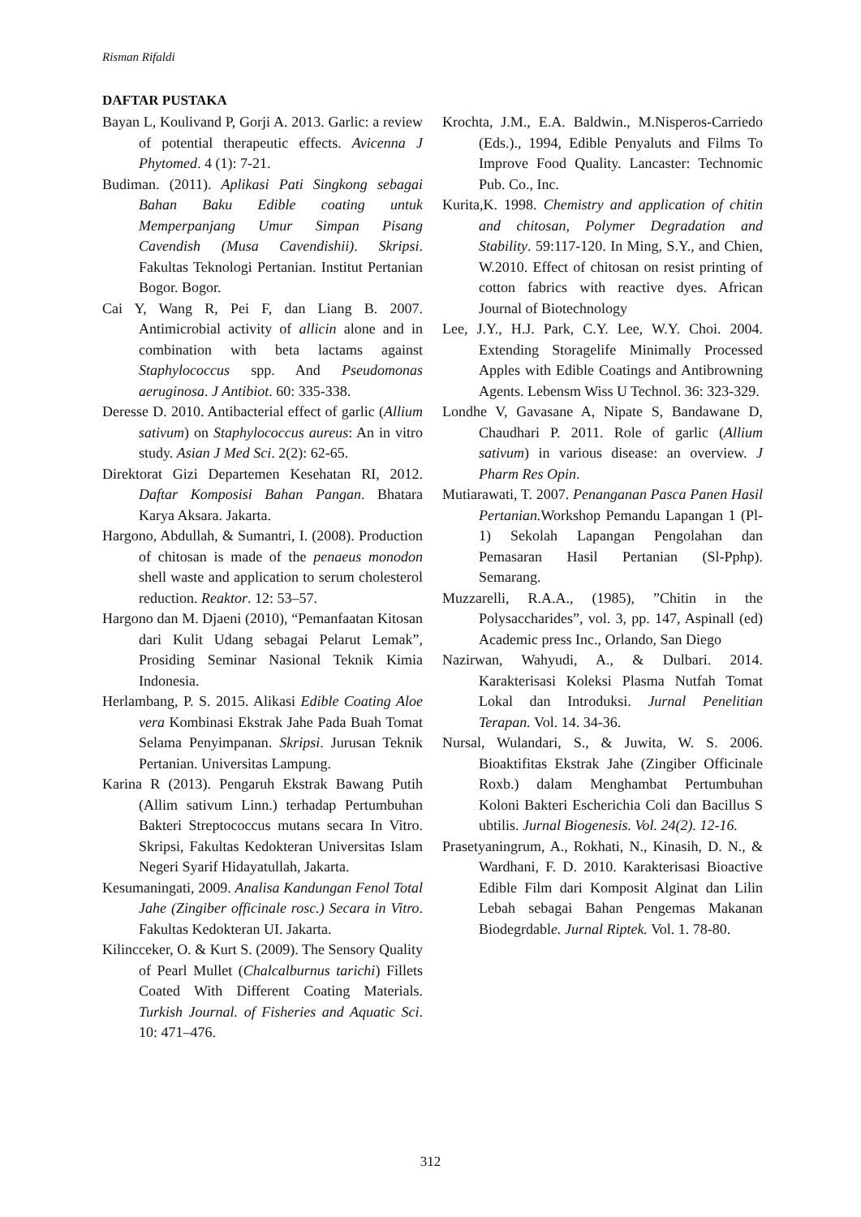Risman Rifaldi
DAFTAR PUSTAKA
Bayan L, Koulivand P, Gorji A. 2013. Garlic: a review of potential therapeutic effects. Avicenna J Phytomed. 4 (1): 7-21.
Budiman. (2011). Aplikasi Pati Singkong sebagai Bahan Baku Edible coating untuk Memperpanjang Umur Simpan Pisang Cavendish (Musa Cavendishii). Skripsi. Fakultas Teknologi Pertanian. Institut Pertanian Bogor. Bogor.
Cai Y, Wang R, Pei F, dan Liang B. 2007. Antimicrobial activity of allicin alone and in combination with beta lactams against Staphylococcus spp. And Pseudomonas aeruginosa. J Antibiot. 60: 335-338.
Deresse D. 2010. Antibacterial effect of garlic (Allium sativum) on Staphylococcus aureus: An in vitro study. Asian J Med Sci. 2(2): 62-65.
Direktorat Gizi Departemen Kesehatan RI, 2012. Daftar Komposisi Bahan Pangan. Bhatara Karya Aksara. Jakarta.
Hargono, Abdullah, & Sumantri, I. (2008). Production of chitosan is made of the penaeus monodon shell waste and application to serum cholesterol reduction. Reaktor. 12: 53–57.
Hargono dan M. Djaeni (2010), “Pemanfaatan Kitosan dari Kulit Udang sebagai Pelarut Lemak”, Prosiding Seminar Nasional Teknik Kimia Indonesia.
Herlambang, P. S. 2015. Alikasi Edible Coating Aloe vera Kombinasi Ekstrak Jahe Pada Buah Tomat Selama Penyimpanan. Skripsi. Jurusan Teknik Pertanian. Universitas Lampung.
Karina R (2013). Pengaruh Ekstrak Bawang Putih (Allim sativum Linn.) terhadap Pertumbuhan Bakteri Streptococcus mutans secara In Vitro. Skripsi, Fakultas Kedokteran Universitas Islam Negeri Syarif Hidayatullah, Jakarta.
Kesumaningati, 2009. Analisa Kandungan Fenol Total Jahe (Zingiber officinale rosc.) Secara in Vitro. Fakultas Kedokteran UI. Jakarta.
Kilincceker, O. & Kurt S. (2009). The Sensory Quality of Pearl Mullet (Chalcalburnus tarichi) Fillets Coated With Different Coating Materials. Turkish Journal. of Fisheries and Aquatic Sci. 10: 471–476.
Krochta, J.M., E.A. Baldwin., M.Nisperos-Carriedo (Eds.)., 1994, Edible Penyaluts and Films To Improve Food Quality. Lancaster: Technomic Pub. Co., Inc.
Kurita,K. 1998. Chemistry and application of chitin and chitosan, Polymer Degradation and Stability. 59:117-120. In Ming, S.Y., and Chien, W.2010. Effect of chitosan on resist printing of cotton fabrics with reactive dyes. African Journal of Biotechnology
Lee, J.Y., H.J. Park, C.Y. Lee, W.Y. Choi. 2004. Extending Storagelife Minimally Processed Apples with Edible Coatings and Antibrowning Agents. Lebensm Wiss U Technol. 36: 323-329.
Londhe V, Gavasane A, Nipate S, Bandawane D, Chaudhari P. 2011. Role of garlic (Allium sativum) in various disease: an overview. J Pharm Res Opin.
Mutiarawati, T. 2007. Penanganan Pasca Panen Hasil Pertanian. Workshop Pemandu Lapangan 1 (Pl-1) Sekolah Lapangan Pengolahan dan Pemasaran Hasil Pertanian (Sl-Pphp). Semarang.
Muzzarelli, R.A.A., (1985), ”Chitin in the Polysaccharides”, vol. 3, pp. 147, Aspinall (ed) Academic press Inc., Orlando, San Diego
Nazirwan, Wahyudi, A., & Dulbari. 2014. Karakterisasi Koleksi Plasma Nutfah Tomat Lokal dan Introduksi. Jurnal Penelitian Terapan. Vol. 14. 34-36.
Nursal, Wulandari, S., & Juwita, W. S. 2006. Bioaktifitas Ekstrak Jahe (Zingiber Officinale Roxb.) dalam Menghambat Pertumbuhan Koloni Bakteri Escherichia Coli dan Bacillus S ubtilis. Jurnal Biogenesis. Vol. 24(2). 12-16.
Prasetyaningrum, A., Rokhati, N., Kinasih, D. N., & Wardhani, F. D. 2010. Karakterisasi Bioactive Edible Film dari Komposit Alginat dan Lilin Lebah sebagai Bahan Pengemas Makanan Biodegrdable. Jurnal Riptek. Vol. 1. 78-80.
312